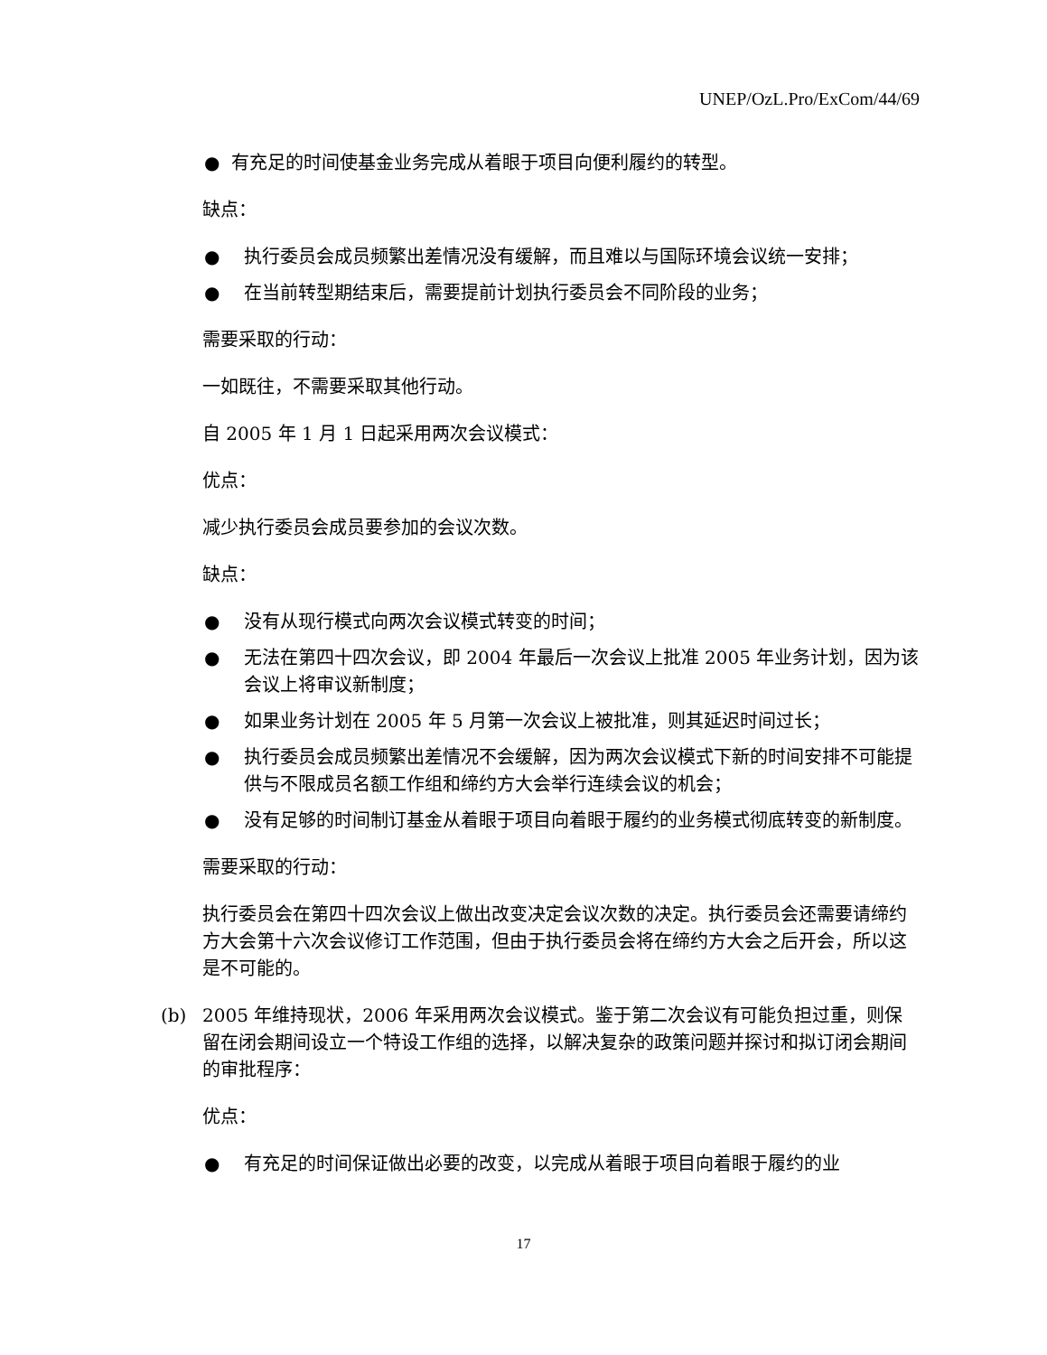UNEP/OzL.Pro/ExCom/44/69
● 有充足的时间使基金业务完成从着眼于项目向便利履约的转型。
缺点：
● 执行委员会成员频繁出差情况没有缓解，而且难以与国际环境会议统一安排；
● 在当前转型期结束后，需要提前计划执行委员会不同阶段的业务；
需要采取的行动：
一如既往，不需要采取其他行动。
自 2005 年 1 月 1 日起采用两次会议模式：
优点：
减少执行委员会成员要参加的会议次数。
缺点：
● 没有从现行模式向两次会议模式转变的时间；
● 无法在第四十四次会议，即 2004 年最后一次会议上批准 2005 年业务计划，因为该会议上将审议新制度；
● 如果业务计划在 2005 年 5 月第一次会议上被批准，则其延迟时间过长；
● 执行委员会成员频繁出差情况不会缓解，因为两次会议模式下新的时间安排不可能提供与不限成员名额工作组和缔约方大会举行连续会议的机会；
● 没有足够的时间制订基金从着眼于项目向着眼于履约的业务模式彻底转变的新制度。
需要采取的行动：
执行委员会在第四十四次会议上做出改变决定会议次数的决定。执行委员会还需要请缔约方大会第十六次会议修订工作范围，但由于执行委员会将在缔约方大会之后开会，所以这是不可能的。
(b) 2005 年维持现状，2006 年采用两次会议模式。鉴于第二次会议有可能负担过重，则保留在闭会期间设立一个特设工作组的选择，以解决复杂的政策问题并探讨和拟订闭会期间的审批程序：
优点：
● 有充足的时间保证做出必要的改变，以完成从着眼于项目向着眼于履约的业
17